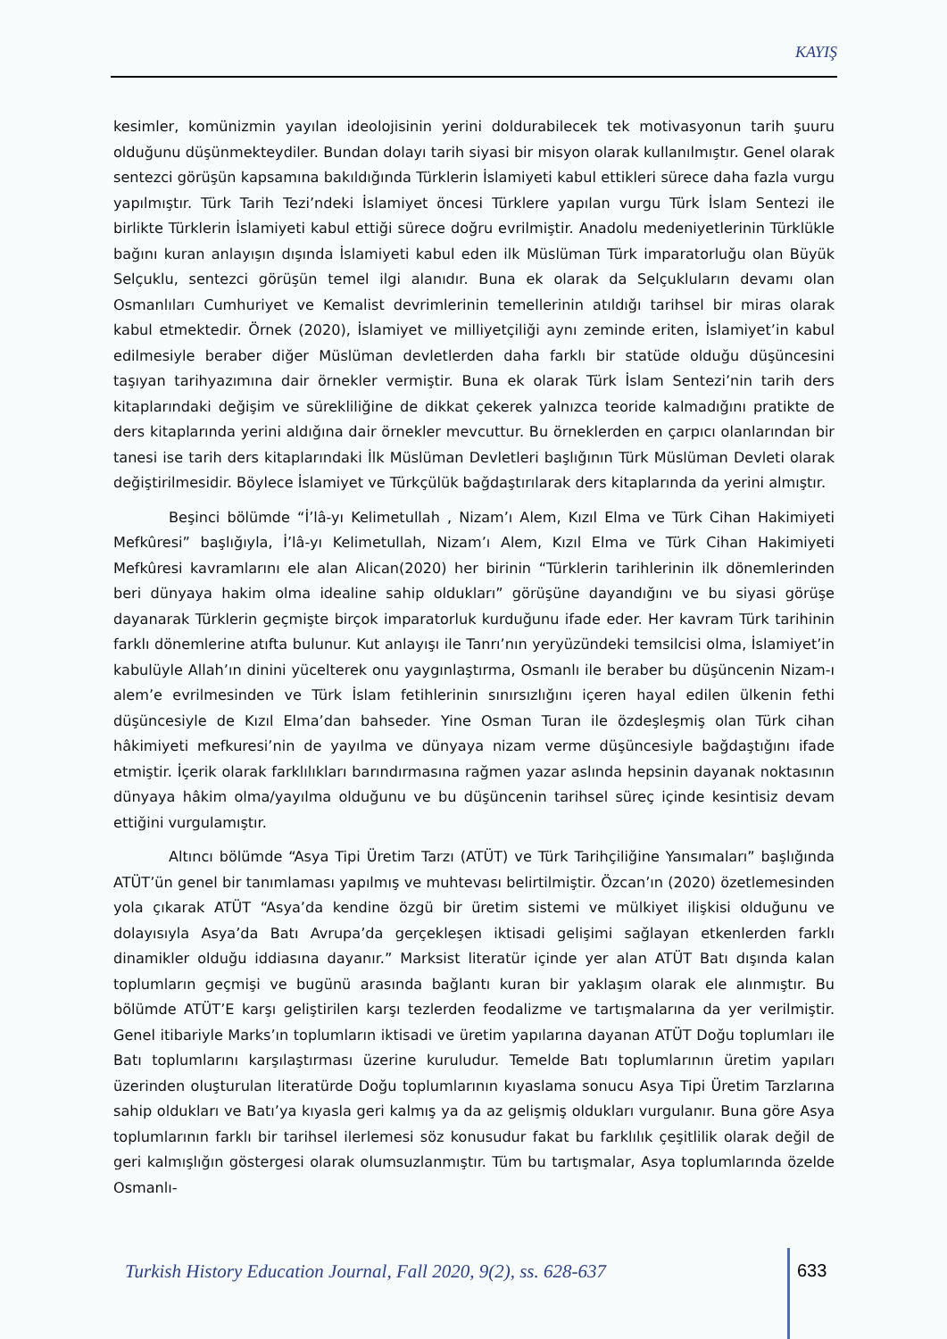KAYIŞ
kesimler, komünizmin yayılan ideolojisinin yerini doldurabilecek tek motivasyonun tarih şuuru olduğunu düşünmekteydiler. Bundan dolayı tarih siyasi bir misyon olarak kullanılmıştır. Genel olarak sentezci görüşün kapsamına bakıldığında Türklerin İslamiyeti kabul ettikleri sürece daha fazla vurgu yapılmıştır. Türk Tarih Tezi’ndeki İslamiyet öncesi Türklere yapılan vurgu Türk İslam Sentezi ile birlikte Türklerin İslamiyeti kabul ettiği sürece doğru evrilmiştir. Anadolu medeniyetlerinin Türklükle bağını kuran anlayışın dışında İslamiyeti kabul eden ilk Müslüman Türk imparatorluğu olan Büyük Selçuklu, sentezci görüşün temel ilgi alanıdır. Buna ek olarak da Selçukluların devamı olan Osmanlıları Cumhuriyet ve Kemalist devrimlerinin temellerinin atıldığı tarihsel bir miras olarak kabul etmektedir. Örnek (2020), İslamiyet ve milliyetçiliği aynı zeminde eriten, İslamiyet’in kabul edilmesiyle beraber diğer Müslüman devletlerden daha farklı bir statüde olduğu düşüncesini taşıyan tarihyazımına dair örnekler vermiştir. Buna ek olarak Türk İslam Sentezi’nin tarih ders kitaplarındaki değişim ve sürekliliğine de dikkat çekerek yalnızca teoride kalmadığını pratikte de ders kitaplarında yerini aldığına dair örnekler mevcuttur. Bu örneklerden en çarpıcı olanlarından bir tanesi ise tarih ders kitaplarındaki İlk Müslüman Devletleri başlığının Türk Müslüman Devleti olarak değiştirilmesidir. Böylece İslamiyet ve Türkçülük bağdaştırılarak ders kitaplarında da yerini almıştır.
Beşinci bölümde “İ’lâ-yı Kelimetullah , Nizam’ı Alem, Kızıl Elma ve Türk Cihan Hakimiyeti Mefkûresi” başlığıyla, İ’lâ-yı Kelimetullah, Nizam’ı Alem, Kızıl Elma ve Türk Cihan Hakimiyeti Mefkûresi kavramlarını ele alan Alican(2020) her birinin “Türklerin tarihlerinin ilk dönemlerinden beri dünyaya hakim olma idealine sahip oldukları” görüşüne dayandığını ve bu siyasi görüşe dayanarak Türklerin geçmişte birçok imparatorluk kurduğunu ifade eder. Her kavram Türk tarihinin farklı dönemlerine atıfta bulunur. Kut anlayışı ile Tanrı’nın yeryüzündeki temsilcisi olma, İslamiyet’in kabulüyle Allah’ın dinini yücelterek onu yaygınlaştırma, Osmanlı ile beraber bu düşüncenin Nizam-ı alem’e evrilmesinden ve Türk İslam fetihlerinin sınırsızlığını içeren hayal edilen ülkenin fethi düşüncesiyle de Kızıl Elma’dan bahseder. Yine Osman Turan ile özdeşleşmiş olan Türk cihan hâkimiyeti mefkuresi’nin de yayılma ve dünyaya nizam verme düşüncesiyle bağdaştığını ifade etmiştir. İçerik olarak farklılıkları barındırmasına rağmen yazar aslında hepsinin dayanak noktasının dünyaya hâkim olma/yayılma olduğunu ve bu düşüncenin tarihsel süreç içinde kesintisiz devam ettiğini vurgulamıştır.
Altıncı bölümde “Asya Tipi Üretim Tarzı (ATÜT) ve Türk Tarihçiliğine Yansımaları” başlığında ATÜT’ün genel bir tanımlaması yapılmış ve muhtevası belirtilmiştir. Özcan’ın (2020) özetlemesinden yola çıkarak ATÜT “Asya’da kendine özgü bir üretim sistemi ve mülkiyet ilişkisi olduğunu ve dolayısıyla Asya’da Batı Avrupa’da gerçekleşen iktisadi gelişimi sağlayan etkenlerden farklı dinamikler olduğu iddiasına dayanır.” Marksist literatür içinde yer alan ATÜT Batı dışında kalan toplumların geçmişi ve bugünü arasında bağlantı kuran bir yaklaşım olarak ele alınmıştır. Bu bölümde ATÜT’E karşı geliştirilen karşı tezlerden feodalizme ve tartışmalarına da yer verilmiştir. Genel itibariyle Marks’ın toplumların iktisadi ve üretim yapılarına dayanan ATÜT Doğu toplumları ile Batı toplumlarını karşılaştırması üzerine kuruludur. Temelde Batı toplumlarının üretim yapıları üzerinden oluşturulan literatürde Doğu toplumlarının kıyaslama sonucu Asya Tipi Üretim Tarzlarına sahip oldukları ve Batı’ya kıyasla geri kalmış ya da az gelişmiş oldukları vurgulanır. Buna göre Asya toplumlarının farklı bir tarihsel ilerlemesi söz konusudur fakat bu farklılık çeşitlilik olarak değil de geri kalmışlığın göstergesi olarak olumsuzlanmıştır. Tüm bu tartışmalar, Asya toplumlarında özelde Osmanlı-
Turkish History Education Journal, Fall 2020, 9(2), ss. 628-637
633